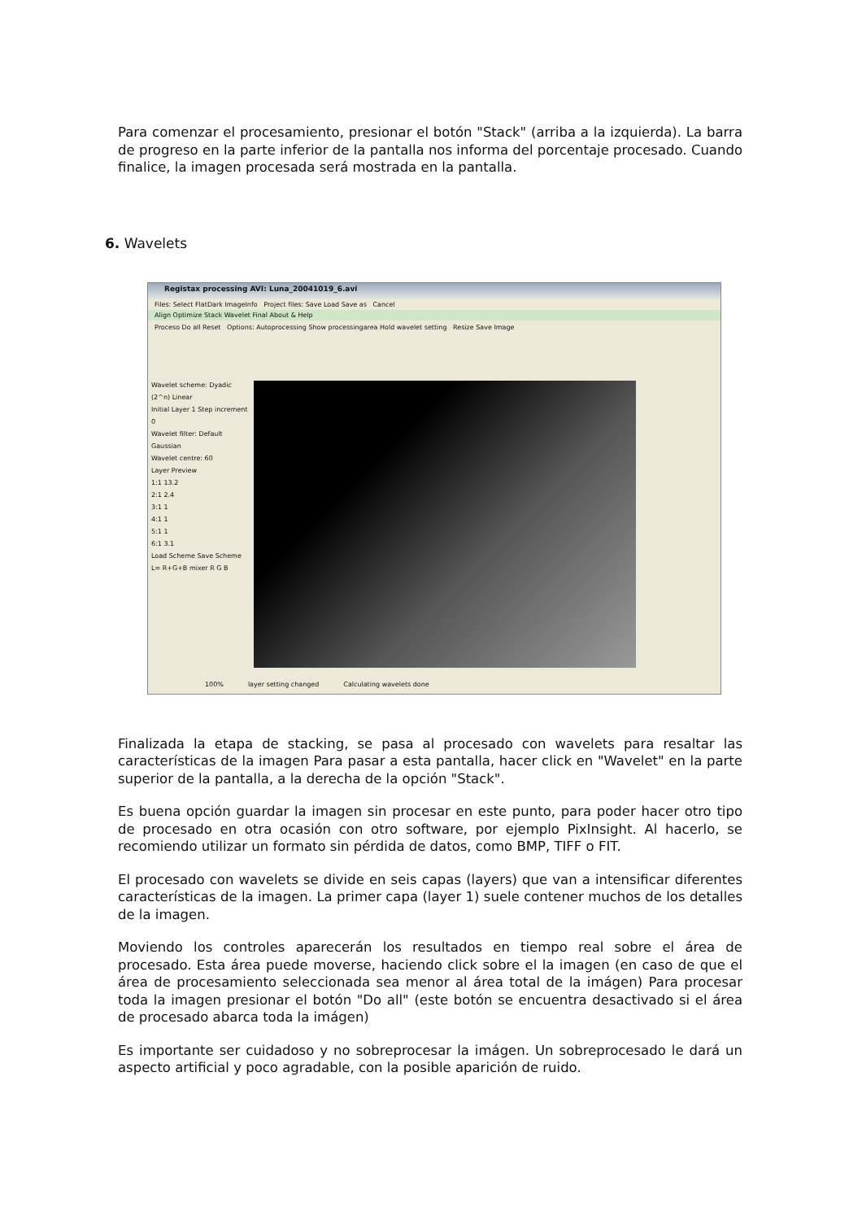Para comenzar el procesamiento, presionar el botón "Stack" (arriba a la izquierda). La barra de progreso en la parte inferior de la pantalla nos informa del porcentaje procesado. Cuando finalice, la imagen procesada será mostrada en la pantalla.
6. Wavelets
Registax processing AVI: Luna_20041019_6.avi
Files: Select FlatDark ImageInfo Project files: Save Load Save as Cancel
Align Optimize Stack Wavelet Final About & Help
Proceso Do all Reset Options: Autoprocessing Show processingarea Hold wavelet setting Resize Save Image
Wavelet scheme: Dyadic (2^n) Linear
Initial Layer 1 Step increment 0
Wavelet filter: Default Gaussian
Wavelet centre: 60
Layer Preview
1:1 13.2
2:1 2.4
3:1 1
4:1 1
5:1 1
6:1 3.1
Load Scheme Save Scheme
L= R+G+B mixer R G B
100% layer setting changed Calculating wavelets done
Finalizada la etapa de stacking, se pasa al procesado con wavelets para resaltar las características de la imagen Para pasar a esta pantalla, hacer click en "Wavelet" en la parte superior de la pantalla, a la derecha de la opción "Stack".
Es buena opción guardar la imagen sin procesar en este punto, para poder hacer otro tipo de procesado en otra ocasión con otro software, por ejemplo PixInsight. Al hacerlo, se recomiendo utilizar un formato sin pérdida de datos, como BMP, TIFF o FIT.
El procesado con wavelets se divide en seis capas (layers) que van a intensificar diferentes características de la imagen. La primer capa (layer 1) suele contener muchos de los detalles de la imagen.
Moviendo los controles aparecerán los resultados en tiempo real sobre el área de procesado. Esta área puede moverse, haciendo click sobre el la imagen (en caso de que el área de procesamiento seleccionada sea menor al área total de la imágen) Para procesar toda la imagen presionar el botón "Do all" (este botón se encuentra desactivado si el área de procesado abarca toda la imágen)
Es importante ser cuidadoso y no sobreprocesar la imágen. Un sobreprocesado le dará un aspecto artificial y poco agradable, con la posible aparición de ruido.